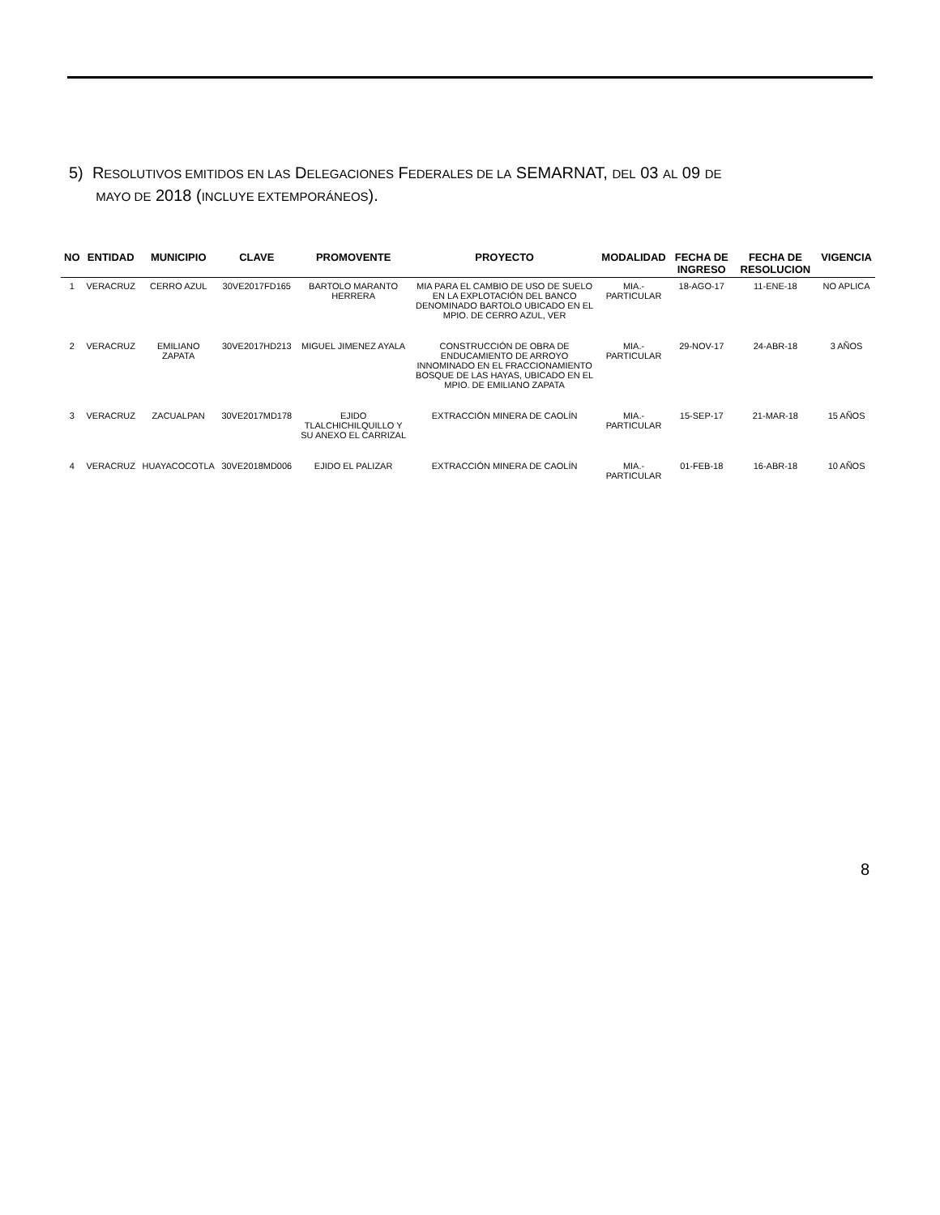5) RESOLUTIVOS EMITIDOS EN LAS DELEGACIONES FEDERALES DE LA SEMARNAT, DEL 03 AL 09 DE
MAYO DE 2018 (INCLUYE EXTEMPORÁNEOS).
| NO | ENTIDAD | MUNICIPIO | CLAVE | PROMOVENTE | PROYECTO | MODALIDAD | FECHA DE INGRESO | FECHA DE RESOLUCION | VIGENCIA |
| --- | --- | --- | --- | --- | --- | --- | --- | --- | --- |
| 1 | VERACRUZ | CERRO AZUL | 30VE2017FD165 | BARTOLO MARANTO HERRERA | MIA PARA EL CAMBIO DE USO DE SUELO EN LA EXPLOTACIÓN DEL BANCO DENOMINADO BARTOLO UBICADO EN EL MPIO. DE CERRO AZUL, VER | MIA.-PARTICULAR | 18-AGO-17 | 11-ENE-18 | NO APLICA |
| 2 | VERACRUZ | EMILIANO ZAPATA | 30VE2017HD213 | MIGUEL JIMENEZ AYALA | CONSTRUCCIÓN DE OBRA DE ENDUCAMIENTO DE ARROYO INNOMINADO EN EL FRACCIONAMIENTO BOSQUE DE LAS HAYAS, UBICADO EN EL MPIO. DE EMILIANO ZAPATA | MIA.-PARTICULAR | 29-NOV-17 | 24-ABR-18 | 3 AÑOS |
| 3 | VERACRUZ | ZACUALPAN | 30VE2017MD178 | EJIDO TLALCHICHILQUILLO Y SU ANEXO EL CARRIZAL | EXTRACCIÓN MINERA DE CAOLÍN | MIA.-PARTICULAR | 15-SEP-17 | 21-MAR-18 | 15 AÑOS |
| 4 | VERACRUZ | HUAYACOCOTLA | 30VE2018MD006 | EJIDO EL PALIZAR | EXTRACCIÓN MINERA DE CAOLÍN | MIA.-PARTICULAR | 01-FEB-18 | 16-ABR-18 | 10 AÑOS |
8